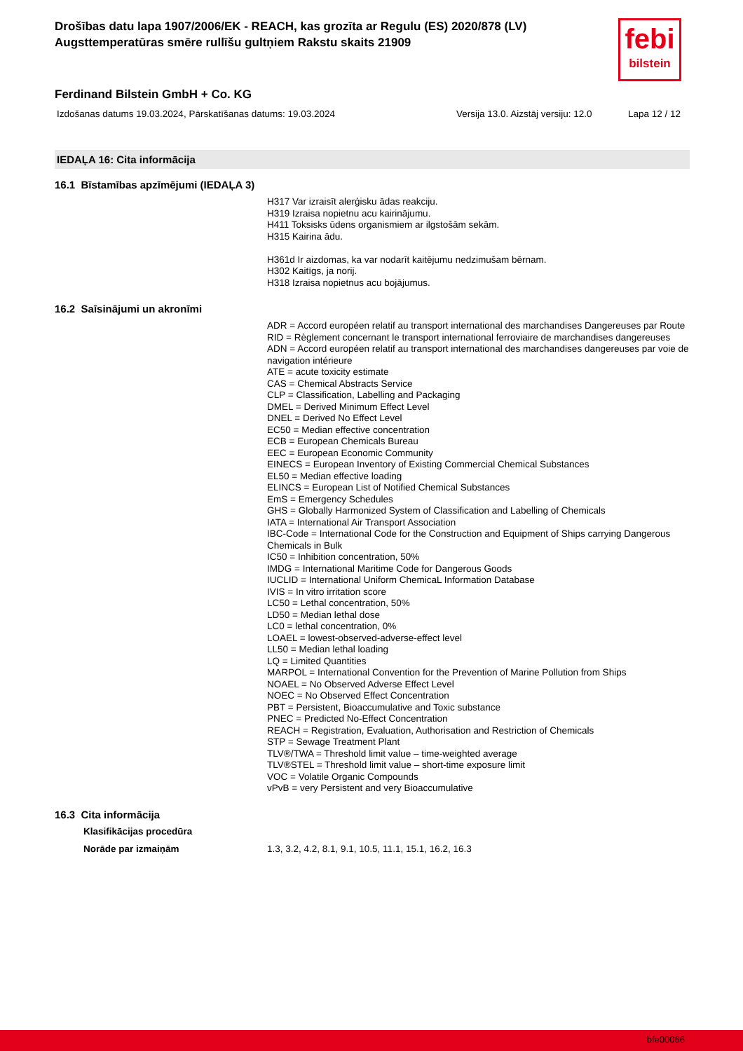Drošības datu lapa 1907/2006/EK - REACH, kas grozīta ar Regulu (ES) 2020/878 (LV)
Augsttemperatūras smēre rullīšu gultņiem Rakstu skaits 21909
febi
bilstein
Ferdinand Bilstein GmbH + Co. KG
Izdošanas datums 19.03.2024, Pārskatīšanas datums: 19.03.2024 Versija 13.0. Aizstāj versiju: 12.0 Lapa 12 / 12
IEDAĻA 16: Cita informācija
16.1 Bīstamības apzīmējumi (IEDAĻA 3)
H317 Var izraisīt alerģisku ādas reakciju.
H319 Izraisa nopietnu acu kairinājumu.
H411 Toksisks ūdens organismiem ar ilgstošām sekām.
H315 Kairina ādu.
H361d Ir aizdomas, ka var nodarīt kaitējumu nedzimušam bērnam.
H302 Kaitīgs, ja norij.
H318 Izraisa nopietnus acu bojājumus.
16.2 Saīsinājumi un akronīmi
ADR = Accord européen relatif au transport international des marchandises Dangereuses par Route
RID = Règlement concernant le transport international ferroviaire de marchandises dangereuses
ADN = Accord européen relatif au transport international des marchandises dangereuses par voie de navigation intérieure
ATE = acute toxicity estimate
CAS = Chemical Abstracts Service
CLP = Classification, Labelling and Packaging
DMEL = Derived Minimum Effect Level
DNEL = Derived No Effect Level
EC50 = Median effective concentration
ECB = European Chemicals Bureau
EEC = European Economic Community
EINECS = European Inventory of Existing Commercial Chemical Substances
EL50 = Median effective loading
ELINCS = European List of Notified Chemical Substances
EmS = Emergency Schedules
GHS = Globally Harmonized System of Classification and Labelling of Chemicals
IATA = International Air Transport Association
IBC-Code = International Code for the Construction and Equipment of Ships carrying Dangerous Chemicals in Bulk
IC50 = Inhibition concentration, 50%
IMDG = International Maritime Code for Dangerous Goods
IUCLID = International Uniform ChemicaL Information Database
IVIS = In vitro irritation score
LC50 = Lethal concentration, 50%
LD50 = Median lethal dose
LC0 = lethal concentration, 0%
LOAEL = lowest-observed-adverse-effect level
LL50 = Median lethal loading
LQ = Limited Quantities
MARPOL = International Convention for the Prevention of Marine Pollution from Ships
NOAEL = No Observed Adverse Effect Level
NOEC = No Observed Effect Concentration
PBT = Persistent, Bioaccumulative and Toxic substance
PNEC = Predicted No-Effect Concentration
REACH = Registration, Evaluation, Authorisation and Restriction of Chemicals
STP = Sewage Treatment Plant
TLV®/TWA = Threshold limit value – time-weighted average
TLV®STEL = Threshold limit value – short-time exposure limit
VOC = Volatile Organic Compounds
vPvB = very Persistent and very Bioaccumulative
16.3 Cita informācija
Klasifikācijas procedūra
Norāde par izmaiņām 1.3, 3.2, 4.2, 8.1, 9.1, 10.5, 11.1, 15.1, 16.2, 16.3
bfe00066